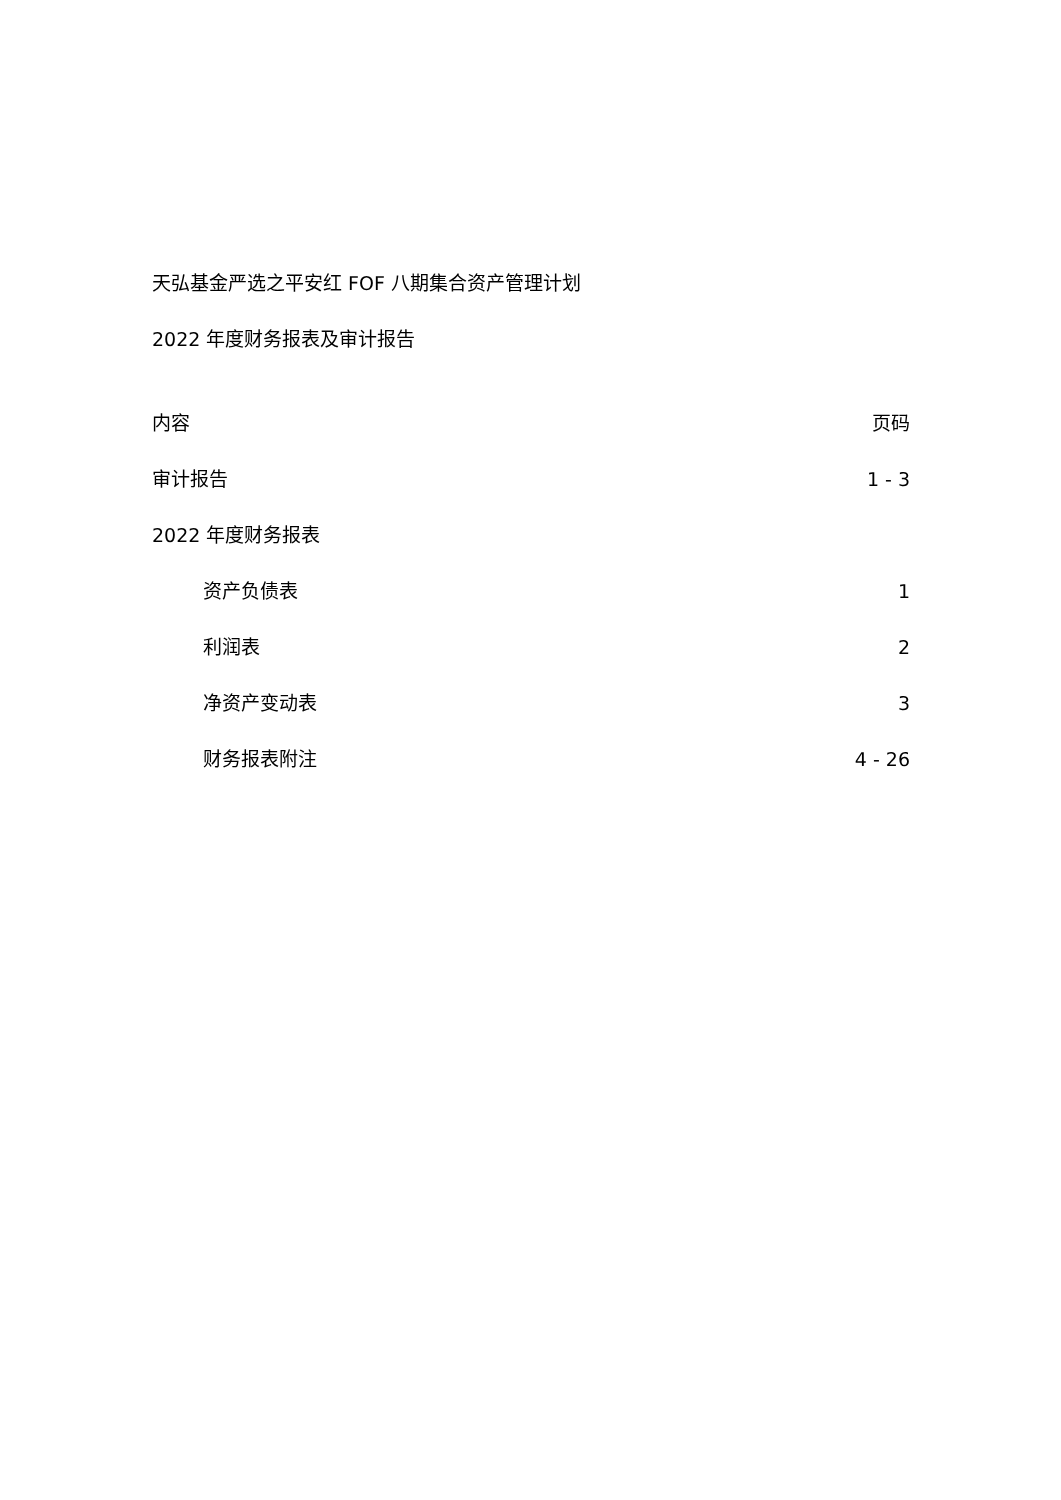天弘基金严选之平安红 FOF 八期集合资产管理计划
2022 年度财务报表及审计报告
内容 页码
审计报告 1 - 3
2022 年度财务报表
资产负债表 1
利润表 2
净资产变动表 3
财务报表附注 4 - 26